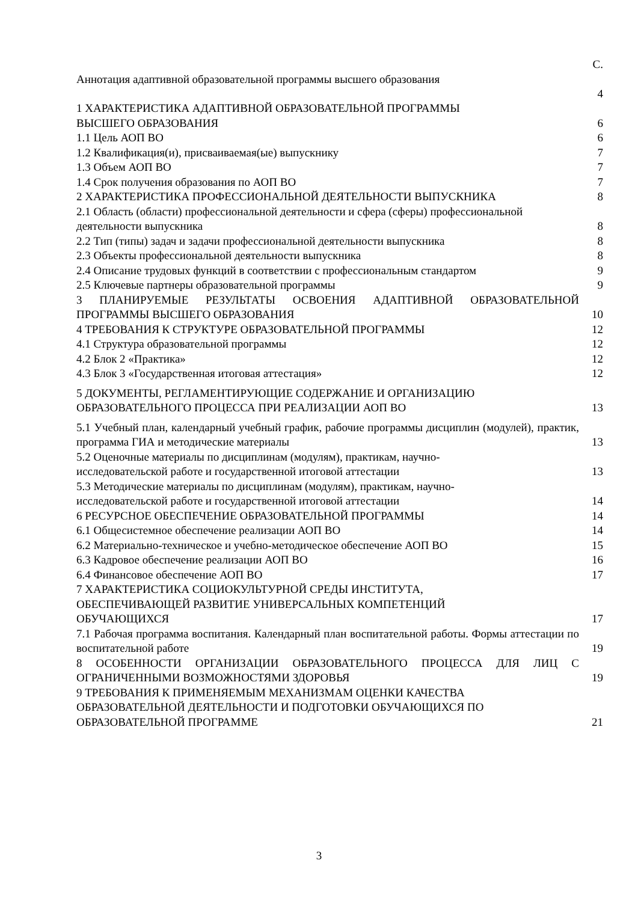| | С. |
| Аннотация адаптивной образовательной программы высшего образования | 4 |
| 1 ХАРАКТЕРИСТИКА АДАПТИВНОЙ ОБРАЗОВАТЕЛЬНОЙ ПРОГРАММЫ ВЫСШЕГО ОБРАЗОВАНИЯ | 6 |
| 1.1 Цель АОП ВО | 6 |
| 1.2 Квалификация(и), присваиваемая(ые) выпускнику | 7 |
| 1.3 Объем АОП ВО | 7 |
| 1.4 Срок получения образования по АОП ВО | 7 |
| 2 ХАРАКТЕРИСТИКА ПРОФЕССИОНАЛЬНОЙ ДЕЯТЕЛЬНОСТИ ВЫПУСКНИКА | 8 |
| 2.1 Область (области) профессиональной деятельности и сфера (сферы) профессиональной деятельности выпускника | 8 |
| 2.2 Тип (типы) задач и задачи профессиональной деятельности выпускника | 8 |
| 2.3 Объекты профессиональной деятельности выпускника | 8 |
| 2.4 Описание трудовых функций в соответствии с профессиональным стандартом | 9 |
| 2.5 Ключевые партнеры образовательной программы | 9 |
| 3 ПЛАНИРУЕМЫЕ РЕЗУЛЬТАТЫ ОСВОЕНИЯ АДАПТИВНОЙ ОБРАЗОВАТЕЛЬНОЙ ПРОГРАММЫ ВЫСШЕГО ОБРАЗОВАНИЯ | 10 |
| 4 ТРЕБОВАНИЯ К СТРУКТУРЕ ОБРАЗОВАТЕЛЬНОЙ ПРОГРАММЫ | 12 |
| 4.1 Структура образовательной программы | 12 |
| 4.2 Блок 2 «Практика» | 12 |
| 4.3 Блок 3 «Государственная итоговая аттестация» | 12 |
| 5 ДОКУМЕНТЫ, РЕГЛАМЕНТИРУЮЩИЕ СОДЕРЖАНИЕ И ОРГАНИЗАЦИЮ ОБРАЗОВАТЕЛЬНОГО ПРОЦЕССА ПРИ РЕАЛИЗАЦИИ АОП ВО | 13 |
| 5.1 Учебный план, календарный учебный график, рабочие программы дисциплин (модулей), практик, программа ГИА и методические материалы | 13 |
| 5.2 Оценочные материалы по дисциплинам (модулям), практикам, научно- исследовательской работе и государственной итоговой аттестации | 13 |
| 5.3 Методические материалы по дисциплинам (модулям), практикам, научно- исследовательской работе и государственной итоговой аттестации | 14 |
| 6 РЕСУРСНОЕ ОБЕСПЕЧЕНИЕ ОБРАЗОВАТЕЛЬНОЙ ПРОГРАММЫ | 14 |
| 6.1 Общесистемное обеспечение реализации АОП ВО | 14 |
| 6.2 Материально-техническое и учебно-методическое обеспечение АОП ВО | 15 |
| 6.3 Кадровое обеспечение реализации АОП ВО | 16 |
| 6.4 Финансовое обеспечение АОП ВО | 17 |
| 7 ХАРАКТЕРИСТИКА СОЦИОКУЛЬТУРНОЙ СРЕДЫ ИНСТИТУТА, ОБЕСПЕЧИВАЮЩЕЙ РАЗВИТИЕ УНИВЕРСАЛЬНЫХ КОМПЕТЕНЦИЙ ОБУЧАЮЩИХСЯ | 17 |
| 7.1 Рабочая программа воспитания. Календарный план воспитательной работы. Формы аттестации по воспитательной работе | 19 |
| 8 ОСОБЕННОСТИ ОРГАНИЗАЦИИ ОБРАЗОВАТЕЛЬНОГО ПРОЦЕССА ДЛЯ ЛИЦ С ОГРАНИЧЕННЫМИ ВОЗМОЖНОСТЯМИ ЗДОРОВЬЯ | 19 |
| 9 ТРЕБОВАНИЯ К ПРИМЕНЯЕМЫМ МЕХАНИЗМАМ ОЦЕНКИ КАЧЕСТВА ОБРАЗОВАТЕЛЬНОЙ ДЕЯТЕЛЬНОСТИ И ПОДГОТОВКИ ОБУЧАЮЩИХСЯ ПО ОБРАЗОВАТЕЛЬНОЙ ПРОГРАММЕ | 21 |
3